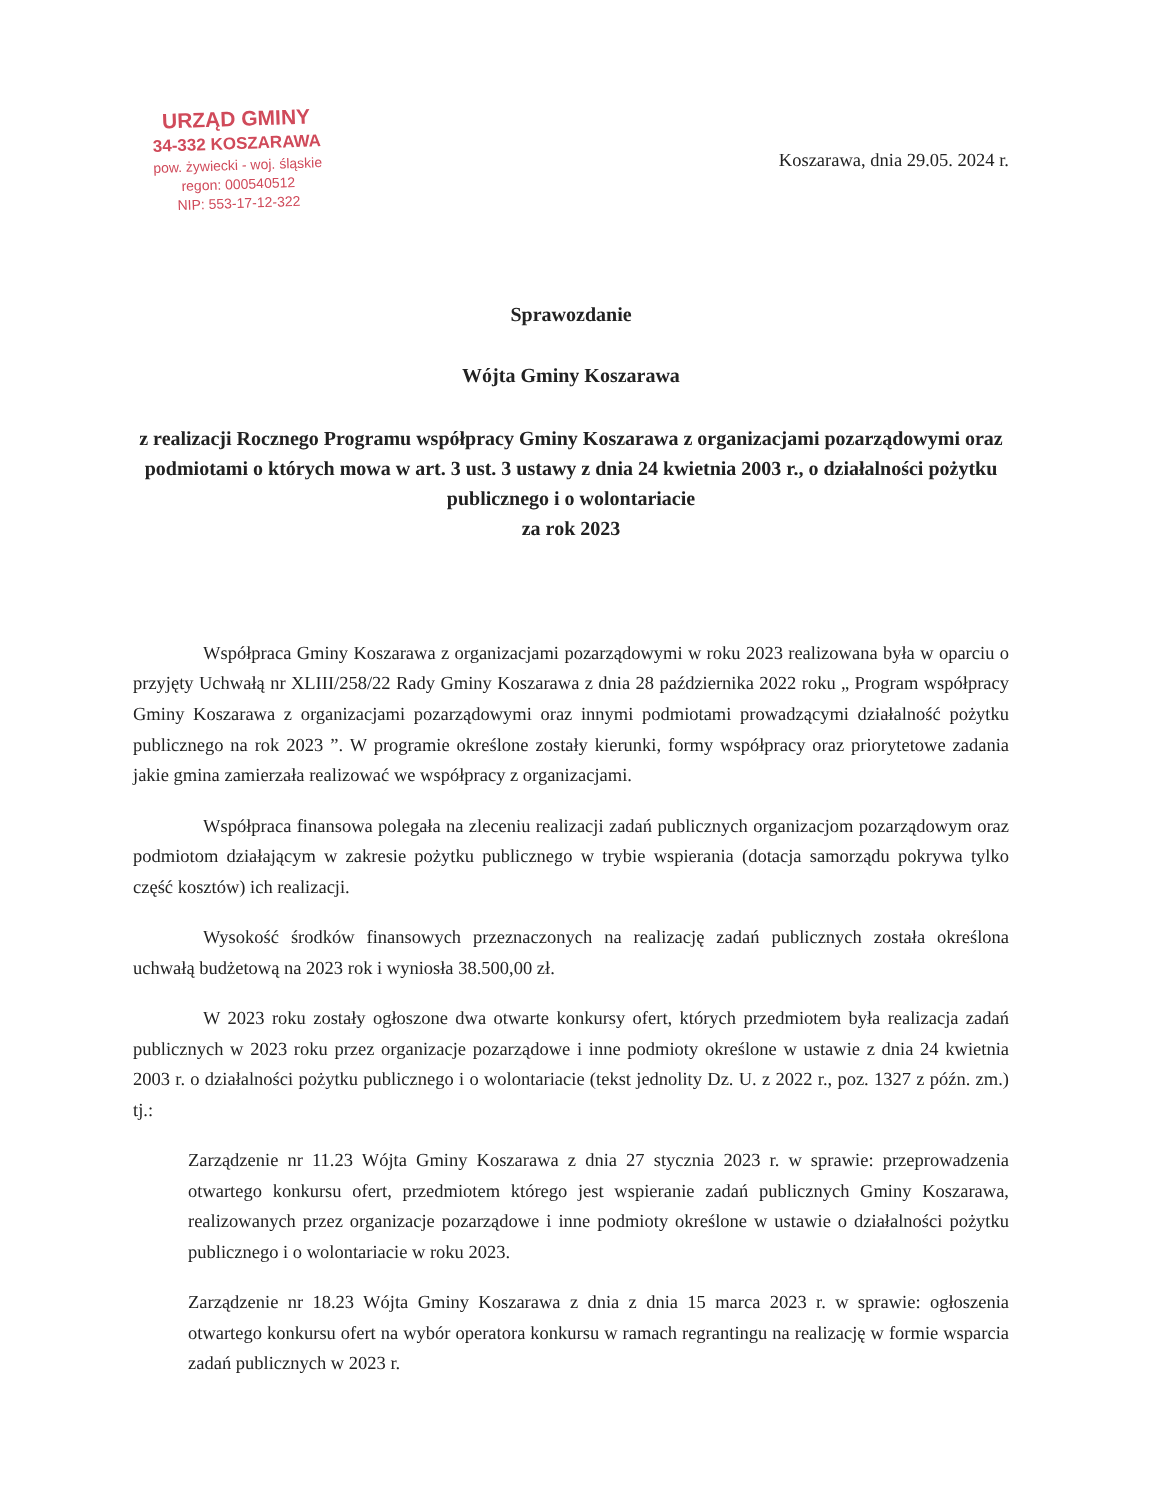URZĄD GMINY
34-332 KOSZARAWA
pow. żywiecki - woj. śląskie
regon: 000540512
NIP: 553-17-12-322
Koszarawa, dnia 29.05. 2024 r.
Sprawozdanie
Wójta Gminy Koszarawa
z realizacji Rocznego Programu współpracy Gminy Koszarawa z organizacjami pozarządowymi oraz podmiotami o których mowa w art. 3 ust. 3 ustawy z dnia 24 kwietnia 2003 r., o działalności pożytku publicznego i o wolontariacie
za rok 2023
Współpraca Gminy Koszarawa z organizacjami pozarządowymi w roku 2023 realizowana była w oparciu o przyjęty Uchwałą nr XLIII/258/22 Rady Gminy Koszarawa z dnia 28 października 2022 roku „ Program współpracy Gminy Koszarawa z organizacjami pozarządowymi oraz innymi podmiotami prowadzącymi działalność pożytku publicznego na rok 2023 ”. W programie określone zostały kierunki, formy współpracy oraz priorytetowe zadania jakie gmina zamierzała realizować we współpracy z organizacjami.
Współpraca finansowa polegała na zleceniu realizacji zadań publicznych organizacjom pozarządowym oraz podmiotom działającym w zakresie pożytku publicznego w trybie wspierania (dotacja samorządu pokrywa tylko część kosztów) ich realizacji.
Wysokość środków finansowych przeznaczonych na realizację zadań publicznych została określona uchwałą budżetową na 2023 rok i wyniosła 38.500,00 zł.
W 2023 roku zostały ogłoszone dwa otwarte konkursy ofert, których przedmiotem była realizacja zadań publicznych w 2023 roku przez organizacje pozarządowe i inne podmioty określone w ustawie z dnia 24 kwietnia 2003 r. o działalności pożytku publicznego i o wolontariacie (tekst jednolity Dz. U. z 2022 r., poz. 1327 z późn. zm.) tj.:
Zarządzenie nr 11.23 Wójta Gminy Koszarawa z dnia 27 stycznia 2023 r. w sprawie: przeprowadzenia otwartego konkursu ofert, przedmiotem którego jest wspieranie zadań publicznych Gminy Koszarawa, realizowanych przez organizacje pozarządowe i inne podmioty określone w ustawie o działalności pożytku publicznego i o wolontariacie w roku 2023.
Zarządzenie nr 18.23 Wójta Gminy Koszarawa z dnia z dnia 15 marca 2023 r. w sprawie: ogłoszenia otwartego konkursu ofert na wybór operatora konkursu w ramach regrantingu na realizację w formie wsparcia zadań publicznych w 2023 r.